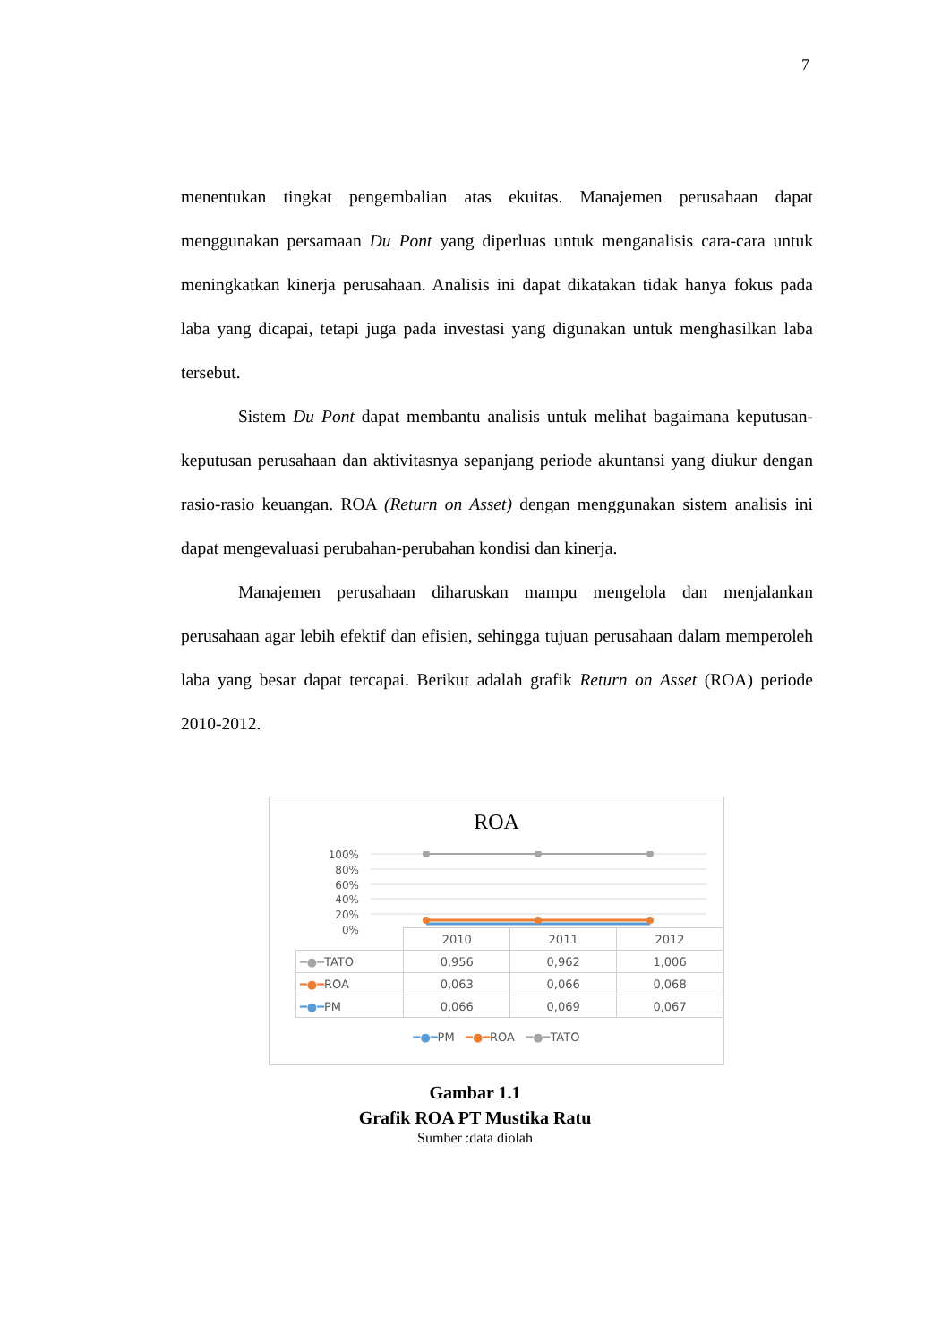7
menentukan tingkat pengembalian atas ekuitas. Manajemen perusahaan dapat menggunakan persamaan Du Pont yang diperluas untuk menganalisis cara-cara untuk meningkatkan kinerja perusahaan. Analisis ini dapat dikatakan tidak hanya fokus pada laba yang dicapai, tetapi juga pada investasi yang digunakan untuk menghasilkan laba tersebut.
Sistem Du Pont dapat membantu analisis untuk melihat bagaimana keputusan-keputusan perusahaan dan aktivitasnya sepanjang periode akuntansi yang diukur dengan rasio-rasio keuangan. ROA (Return on Asset) dengan menggunakan sistem analisis ini dapat mengevaluasi perubahan-perubahan kondisi dan kinerja.
Manajemen perusahaan diharuskan mampu mengelola dan menjalankan perusahaan agar lebih efektif dan efisien, sehingga tujuan perusahaan dalam memperoleh laba yang besar dapat tercapai. Berikut adalah grafik Return on Asset (ROA) periode 2010-2012.
ROA
100%
80%
60%
40%
20%
0%
| | 2010 | 2011 | 2012 |
| ━●━ TATO | 0,956 | 0,962 | 1,006 |
| ━●━ ROA | 0,063 | 0,066 | 0,068 |
| ━●━ PM | 0,066 | 0,069 | 0,067 |
━●━PM ━●━ROA ━●━TATO
Gambar 1.1
Grafik ROA PT Mustika Ratu
Sumber :data diolah